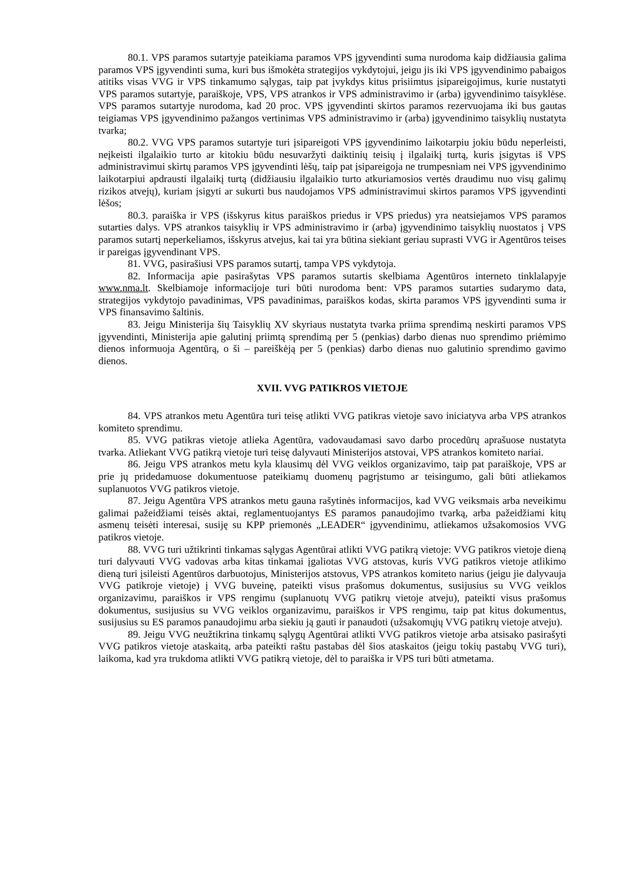80.1. VPS paramos sutartyje pateikiama paramos VPS įgyvendinti suma nurodoma kaip didžiausia galima paramos VPS įgyvendinti suma, kuri bus išmokėta strategijos vykdytojui, jeigu jis iki VPS įgyvendinimo pabaigos atitiks visas VVG ir VPS tinkamumo sąlygas, taip pat įvykdys kitus prisiimtus įsipareigojimus, kurie nustatyti VPS paramos sutartyje, paraiškoje, VPS, VPS atrankos ir VPS administravimo ir (arba) įgyvendinimo taisyklėse. VPS paramos sutartyje nurodoma, kad 20 proc. VPS įgyvendinti skirtos paramos rezervuojama iki bus gautas teigiamas VPS įgyvendinimo pažangos vertinimas VPS administravimo ir (arba) įgyvendinimo taisyklių nustatyta tvarka;
80.2. VVG VPS paramos sutartyje turi įsipareigoti VPS įgyvendinimo laikotarpiu jokiu būdu neperleisti, neįkeisti ilgalaikio turto ar kitokiu būdu nesuvaržyti daiktinių teisių į ilgalaikį turtą, kuris įsigytas iš VPS administravimui skirtų paramos VPS įgyvendinti lėšų, taip pat įsipareigoja ne trumpesniam nei VPS įgyvendinimo laikotarpiui apdrausti ilgalaikį turtą (didžiausiu ilgalaikio turto atkuriamosios vertės draudimu nuo visų galimų rizikos atvejų), kuriam įsigyti ar sukurti bus naudojamos VPS administravimui skirtos paramos VPS įgyvendinti lėšos;
80.3. paraiška ir VPS (išskyrus kitus paraiškos priedus ir VPS priedus) yra neatsiejamos VPS paramos sutarties dalys. VPS atrankos taisyklių ir VPS administravimo ir (arba) įgyvendinimo taisyklių nuostatos į VPS paramos sutartį neperkeliamos, išskyrus atvejus, kai tai yra būtina siekiant geriau suprasti VVG ir Agentūros teises ir pareigas įgyvendinant VPS.
81. VVG, pasirašiusi VPS paramos sutartį, tampa VPS vykdytoja.
82. Informacija apie pasirašytas VPS paramos sutartis skelbiama Agentūros interneto tinklalapyje www.nma.lt. Skelbiamoje informacijoje turi būti nurodoma bent: VPS paramos sutarties sudarymo data, strategijos vykdytojo pavadinimas, VPS pavadinimas, paraiškos kodas, skirta paramos VPS įgyvendinti suma ir VPS finansavimo šaltinis.
83. Jeigu Ministerija šių Taisyklių XV skyriaus nustatyta tvarka priima sprendimą neskirti paramos VPS įgyvendinti, Ministerija apie galutinį priimtą sprendimą per 5 (penkias) darbo dienas nuo sprendimo priėmimo dienos informuoja Agentūrą, o ši – pareiškėją per 5 (penkias) darbo dienas nuo galutinio sprendimo gavimo dienos.
XVII. VVG PATIKROS VIETOJE
84. VPS atrankos metu Agentūra turi teisę atlikti VVG patikras vietoje savo iniciatyva arba VPS atrankos komiteto sprendimu.
85. VVG patikras vietoje atlieka Agentūra, vadovaudamasi savo darbo procedūrų aprašuose nustatyta tvarka. Atliekant VVG patikrą vietoje turi teisę dalyvauti Ministerijos atstovai, VPS atrankos komiteto nariai.
86. Jeigu VPS atrankos metu kyla klausimų dėl VVG veiklos organizavimo, taip pat paraiškoje, VPS ar prie jų pridedamuose dokumentuose pateikiamų duomenų pagrįstumo ar teisingumo, gali būti atliekamos suplanuotos VVG patikros vietoje.
87. Jeigu Agentūra VPS atrankos metu gauna rašytinės informacijos, kad VVG veiksmais arba neveikimu galimai pažeidžiami teisės aktai, reglamentuojantys ES paramos panaudojimo tvarką, arba pažeidžiami kitų asmenų teisėti interesai, susiję su KPP priemonės „LEADER“ įgyvendinimu, atliekamos užsakomosios VVG patikros vietoje.
88. VVG turi užtikrinti tinkamas sąlygas Agentūrai atlikti VVG patikrą vietoje: VVG patikros vietoje dieną turi dalyvauti VVG vadovas arba kitas tinkamai įgaliotas VVG atstovas, kuris VVG patikros vietoje atlikimo dieną turi įsileisti Agentūros darbuotojus, Ministerijos atstovus, VPS atrankos komiteto narius (jeigu jie dalyvauja VVG patikroje vietoje) į VVG buveinę, pateikti visus prašomus dokumentus, susijusius su VVG veiklos organizavimu, paraiškos ir VPS rengimu (suplanuotų VVG patikrų vietoje atveju), pateikti visus prašomus dokumentus, susijusius su VVG veiklos organizavimu, paraiškos ir VPS rengimu, taip pat kitus dokumentus, susijusius su ES paramos panaudojimu arba siekiu ją gauti ir panaudoti (užsakomųjų VVG patikrų vietoje atveju).
89. Jeigu VVG neužtikrina tinkamų sąlygų Agentūrai atlikti VVG patikros vietoje arba atsisako pasirašyti VVG patikros vietoje ataskaitą, arba pateikti raštu pastabas dėl šios ataskaitos (jeigu tokių pastabų VVG turi), laikoma, kad yra trukdoma atlikti VVG patikrą vietoje, dėl to paraiška ir VPS turi būti atmetama.